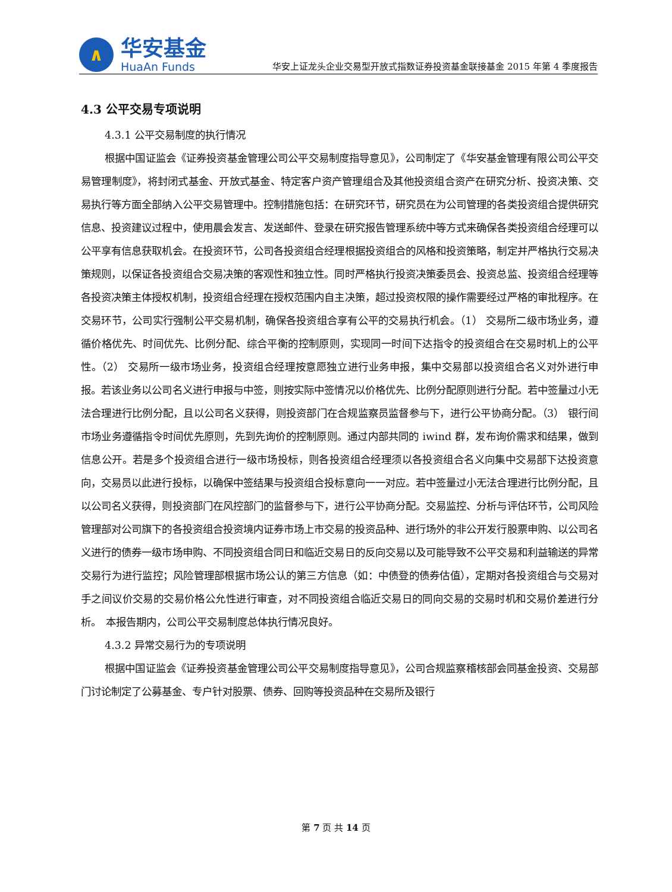∧
华安基金
HuaAn Funds
华安上证龙头企业交易型开放式指数证券投资基金联接基金 2015 年第 4 季度报告
4.3 公平交易专项说明
4.3.1 公平交易制度的执行情况
根据中国证监会《证券投资基金管理公司公平交易制度指导意见》，公司制定了《华安基金管理有限公司公平交易管理制度》，将封闭式基金、开放式基金、特定客户资产管理组合及其他投资组合资产在研究分析、投资决策、交易执行等方面全部纳入公平交易管理中。控制措施包括：在研究环节，研究员在为公司管理的各类投资组合提供研究信息、投资建议过程中，使用晨会发言、发送邮件、登录在研究报告管理系统中等方式来确保各类投资组合经理可以公平享有信息获取机会。在投资环节，公司各投资组合经理根据投资组合的风格和投资策略，制定并严格执行交易决策规则，以保证各投资组合交易决策的客观性和独立性。同时严格执行投资决策委员会、投资总监、投资组合经理等各投资决策主体授权机制，投资组合经理在授权范围内自主决策，超过投资权限的操作需要经过严格的审批程序。在交易环节，公司实行强制公平交易机制，确保各投资组合享有公平的交易执行机会。（1） 交易所二级市场业务，遵循价格优先、时间优先、比例分配、综合平衡的控制原则，实现同一时间下达指令的投资组合在交易时机上的公平性。（2） 交易所一级市场业务，投资组合经理按意愿独立进行业务申报，集中交易部以投资组合名义对外进行申报。若该业务以公司名义进行申报与中签，则按实际中签情况以价格优先、比例分配原则进行分配。若中签量过小无法合理进行比例分配，且以公司名义获得，则投资部门在合规监察员监督参与下，进行公平协商分配。（3） 银行间市场业务遵循指令时间优先原则，先到先询价的控制原则。通过内部共同的 iwind 群，发布询价需求和结果，做到信息公开。若是多个投资组合进行一级市场投标，则各投资组合经理须以各投资组合名义向集中交易部下达投资意向，交易员以此进行投标，以确保中签结果与投资组合投标意向一一对应。若中签量过小无法合理进行比例分配，且以公司名义获得，则投资部门在风控部门的监督参与下，进行公平协商分配。交易监控、分析与评估环节，公司风险管理部对公司旗下的各投资组合投资境内证券市场上市交易的投资品种、进行场外的非公开发行股票申购、以公司名义进行的债券一级市场申购、不同投资组合同日和临近交易日的反向交易以及可能导致不公平交易和利益输送的异常交易行为进行监控；风险管理部根据市场公认的第三方信息（如：中债登的债券估值），定期对各投资组合与交易对手之间议价交易的交易价格公允性进行审查，对不同投资组合临近交易日的同向交易的交易时机和交易价差进行分析。　本报告期内，公司公平交易制度总体执行情况良好。
4.3.2 异常交易行为的专项说明
根据中国证监会《证券投资基金管理公司公平交易制度指导意见》，公司合规监察稽核部会同基金投资、交易部门讨论制定了公募基金、专户针对股票、债券、回购等投资品种在交易所及银行
第 7 页 共 14 页